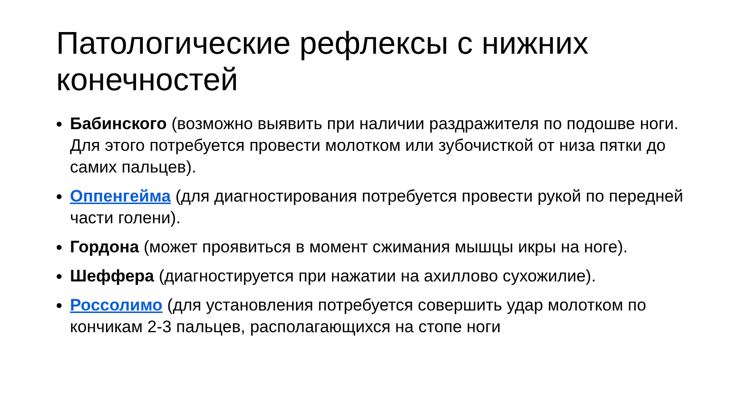Патологические рефлексы с нижних конечностей
Бабинского (возможно выявить при наличии раздражителя по подошве ноги. Для этого потребуется провести молотком или зубочисткой от низа пятки до самих пальцев).
Оппенгейма (для диагностирования потребуется провести рукой по передней части голени).
Гордона (может проявиться в момент сжимания мышцы икры на ноге).
Шеффера (диагностируется при нажатии на ахиллово сухожилие).
Россолимо (для установления потребуется совершить удар молотком по кончикам 2-3 пальцев, располагающихся на стопе ноги